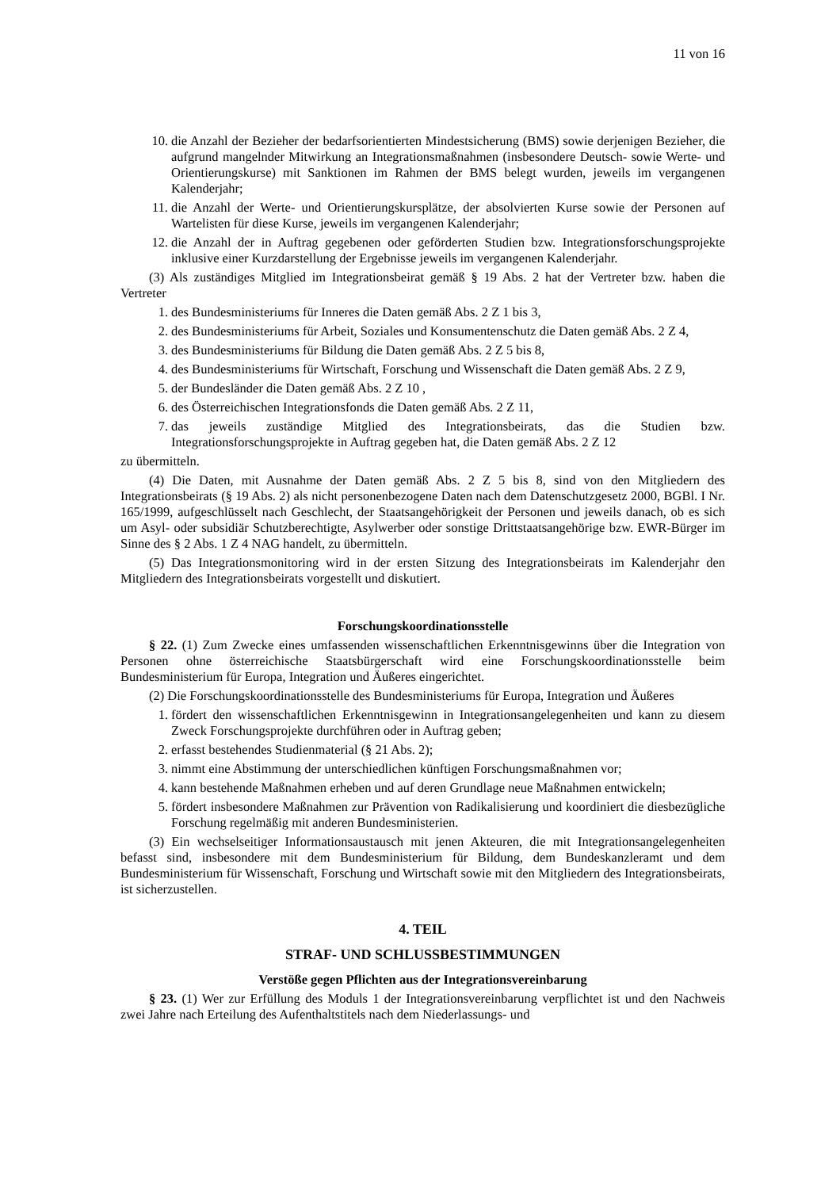11 von 16
10. die Anzahl der Bezieher der bedarfsorientierten Mindestsicherung (BMS) sowie derjenigen Bezieher, die aufgrund mangelnder Mitwirkung an Integrationsmaßnahmen (insbesondere Deutsch- sowie Werte- und Orientierungskurse) mit Sanktionen im Rahmen der BMS belegt wurden, jeweils im vergangenen Kalenderjahr;
11. die Anzahl der Werte- und Orientierungskursplätze, der absolvierten Kurse sowie der Personen auf Wartelisten für diese Kurse, jeweils im vergangenen Kalenderjahr;
12. die Anzahl der in Auftrag gegebenen oder geförderten Studien bzw. Integrationsforschungsprojekte inklusive einer Kurzdarstellung der Ergebnisse jeweils im vergangenen Kalenderjahr.
(3) Als zuständiges Mitglied im Integrationsbeirat gemäß § 19 Abs. 2 hat der Vertreter bzw. haben die Vertreter
1. des Bundesministeriums für Inneres die Daten gemäß Abs. 2 Z 1 bis 3,
2. des Bundesministeriums für Arbeit, Soziales und Konsumentenschutz die Daten gemäß Abs. 2 Z 4,
3. des Bundesministeriums für Bildung die Daten gemäß Abs. 2 Z 5 bis 8,
4. des Bundesministeriums für Wirtschaft, Forschung und Wissenschaft die Daten gemäß Abs. 2 Z 9,
5. der Bundesländer die Daten gemäß Abs. 2 Z 10 ,
6. des Österreichischen Integrationsfonds die Daten gemäß Abs. 2 Z 11,
7. das jeweils zuständige Mitglied des Integrationsbeirats, das die Studien bzw. Integrationsforschungsprojekte in Auftrag gegeben hat, die Daten gemäß Abs. 2 Z 12
zu übermitteln.
(4) Die Daten, mit Ausnahme der Daten gemäß Abs. 2 Z 5 bis 8, sind von den Mitgliedern des Integrationsbeirats (§ 19 Abs. 2) als nicht personenbezogene Daten nach dem Datenschutzgesetz 2000, BGBl. I Nr. 165/1999, aufgeschlüsselt nach Geschlecht, der Staatsangehörigkeit der Personen und jeweils danach, ob es sich um Asyl- oder subsidiär Schutzberechtigte, Asylwerber oder sonstige Drittstaatsangehörige bzw. EWR-Bürger im Sinne des § 2 Abs. 1 Z 4 NAG handelt, zu übermitteln.
(5) Das Integrationsmonitoring wird in der ersten Sitzung des Integrationsbeirats im Kalenderjahr den Mitgliedern des Integrationsbeirats vorgestellt und diskutiert.
Forschungskoordinationsstelle
§ 22. (1) Zum Zwecke eines umfassenden wissenschaftlichen Erkenntnisgewinns über die Integration von Personen ohne österreichische Staatsbürgerschaft wird eine Forschungskoordinationsstelle beim Bundesministerium für Europa, Integration und Äußeres eingerichtet.
(2) Die Forschungskoordinationsstelle des Bundesministeriums für Europa, Integration und Äußeres
1. fördert den wissenschaftlichen Erkenntnisgewinn in Integrationsangelegenheiten und kann zu diesem Zweck Forschungsprojekte durchführen oder in Auftrag geben;
2. erfasst bestehendes Studienmaterial (§ 21 Abs. 2);
3. nimmt eine Abstimmung der unterschiedlichen künftigen Forschungsmaßnahmen vor;
4. kann bestehende Maßnahmen erheben und auf deren Grundlage neue Maßnahmen entwickeln;
5. fördert insbesondere Maßnahmen zur Prävention von Radikalisierung und koordiniert die diesbezügliche Forschung regelmäßig mit anderen Bundesministerien.
(3) Ein wechselseitiger Informationsaustausch mit jenen Akteuren, die mit Integrationsangelegenheiten befasst sind, insbesondere mit dem Bundesministerium für Bildung, dem Bundeskanzleramt und dem Bundesministerium für Wissenschaft, Forschung und Wirtschaft sowie mit den Mitgliedern des Integrationsbeirats, ist sicherzustellen.
4. TEIL
STRAF- UND SCHLUSSBESTIMMUNGEN
Verstöße gegen Pflichten aus der Integrationsvereinbarung
§ 23. (1) Wer zur Erfüllung des Moduls 1 der Integrationsvereinbarung verpflichtet ist und den Nachweis zwei Jahre nach Erteilung des Aufenthaltstitels nach dem Niederlassungs- und